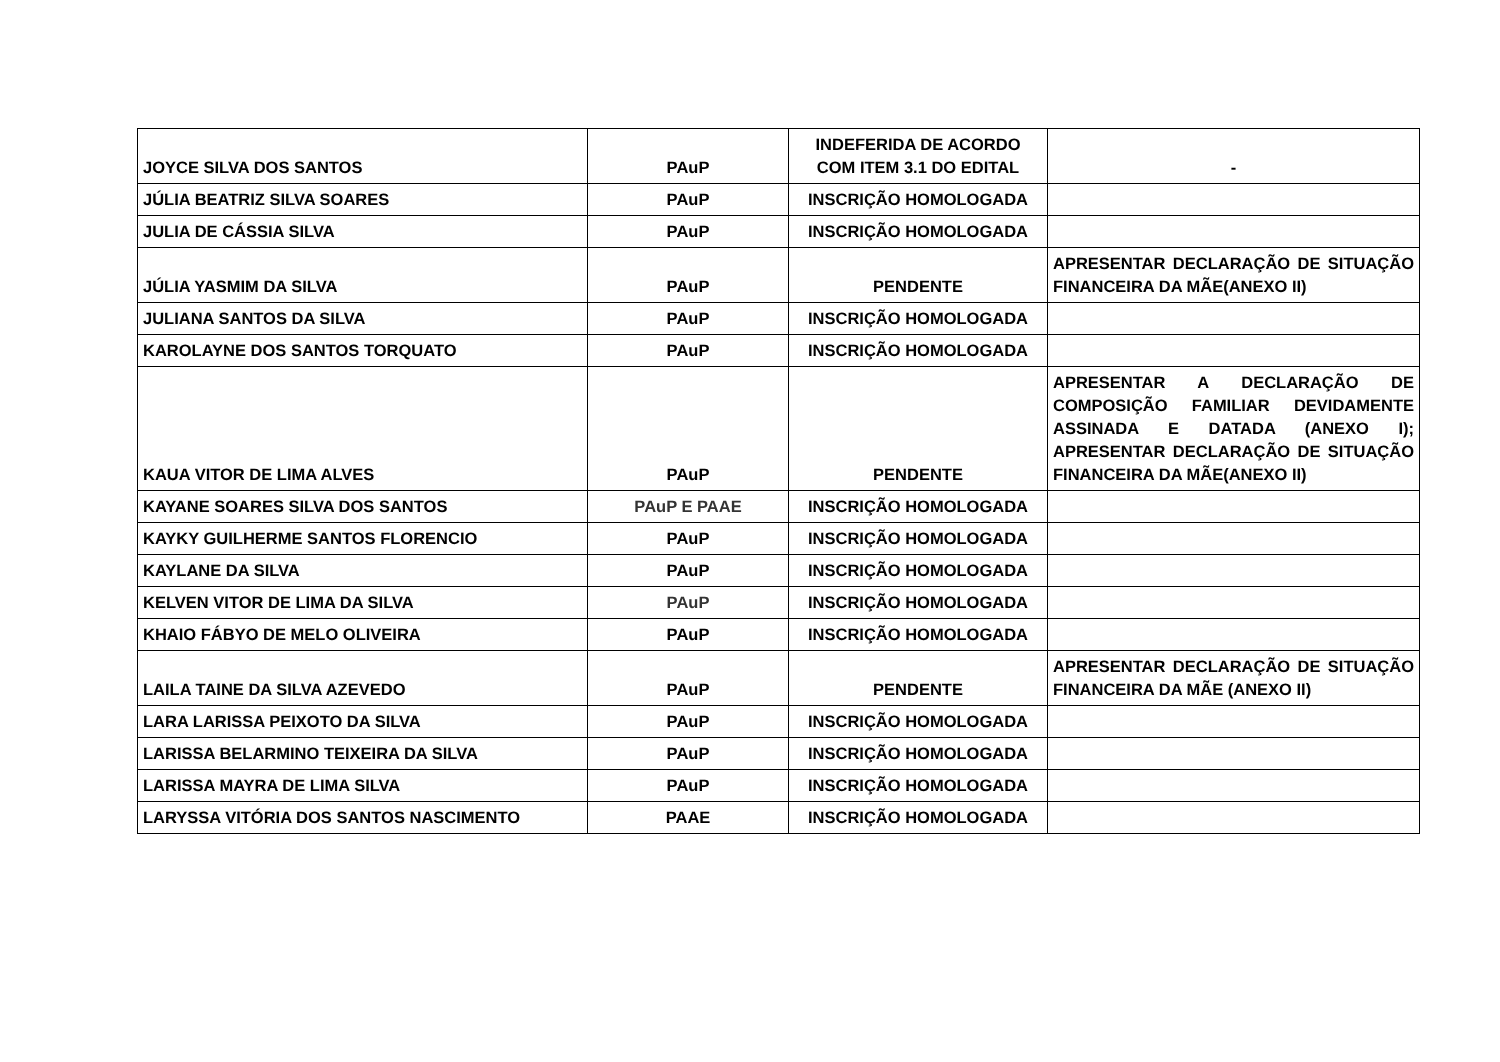| JOYCE SILVA DOS SANTOS | PAuP | INDEFERIDA DE ACORDO COM ITEM 3.1 DO EDITAL | - |
| JÚLIA BEATRIZ SILVA SOARES | PAuP | INSCRIÇÃO HOMOLOGADA | |
| JULIA DE CÁSSIA SILVA | PAuP | INSCRIÇÃO HOMOLOGADA | |
| JÚLIA YASMIM DA SILVA | PAuP | PENDENTE | APRESENTAR DECLARAÇÃO DE SITUAÇÃO FINANCEIRA DA MÃE(ANEXO II) |
| JULIANA SANTOS DA SILVA | PAuP | INSCRIÇÃO HOMOLOGADA | |
| KAROLAYNE DOS SANTOS TORQUATO | PAuP | INSCRIÇÃO HOMOLOGADA | |
| KAUA VITOR DE LIMA ALVES | PAuP | PENDENTE | APRESENTAR A DECLARAÇÃO DE COMPOSIÇÃO FAMILIAR DEVIDAMENTE ASSINADA E DATADA (ANEXO I); APRESENTAR DECLARAÇÃO DE SITUAÇÃO FINANCEIRA DA MÃE(ANEXO II) |
| KAYANE SOARES SILVA DOS SANTOS | PAuP E PAAE | INSCRIÇÃO HOMOLOGADA | |
| KAYKY GUILHERME SANTOS FLORENCIO | PAuP | INSCRIÇÃO HOMOLOGADA | |
| KAYLANE DA SILVA | PAuP | INSCRIÇÃO HOMOLOGADA | |
| KELVEN VITOR DE LIMA DA SILVA | PAuP | INSCRIÇÃO HOMOLOGADA | |
| KHAIO FÁBYO DE MELO OLIVEIRA | PAuP | INSCRIÇÃO HOMOLOGADA | |
| LAILA TAINE DA SILVA AZEVEDO | PAuP | PENDENTE | APRESENTAR DECLARAÇÃO DE SITUAÇÃO FINANCEIRA DA MÃE (ANEXO II) |
| LARA LARISSA PEIXOTO DA SILVA | PAuP | INSCRIÇÃO HOMOLOGADA | |
| LARISSA BELARMINO TEIXEIRA DA SILVA | PAuP | INSCRIÇÃO HOMOLOGADA | |
| LARISSA MAYRA DE LIMA SILVA | PAuP | INSCRIÇÃO HOMOLOGADA | |
| LARYSSA VITÓRIA DOS SANTOS NASCIMENTO | PAAE | INSCRIÇÃO HOMOLOGADA | |